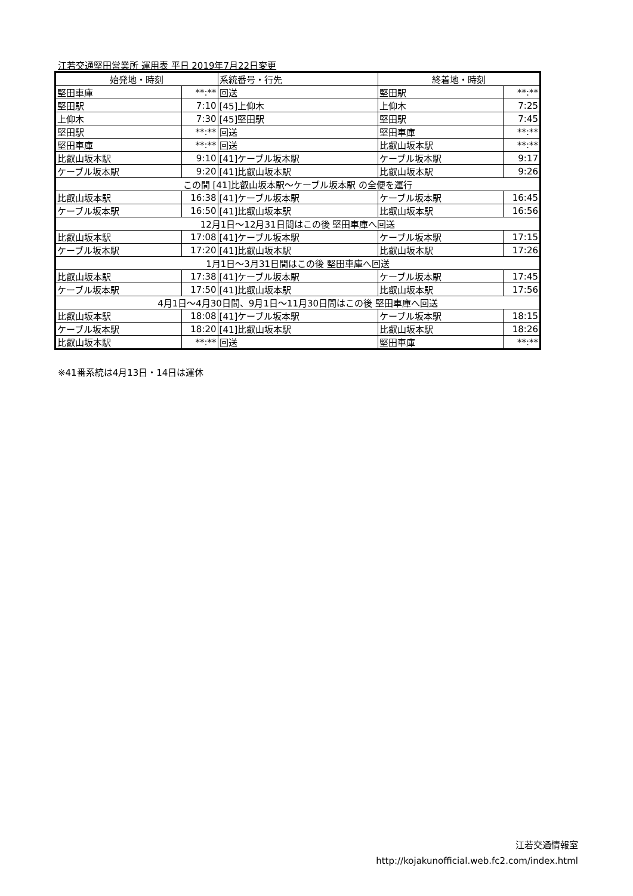江若交通堅田営業所 運用表 平日 2019年7月22日変更
| 始発地・時刻 | | 系統番号・行先 | 終着地・時刻 | |
| --- | --- | --- | --- | --- |
| 堅田車庫 | **:** | 回送 | 堅田駅 | **:** |
| 堅田駅 | 7:10 | [45]上仰木 | 上仰木 | 7:25 |
| 上仰木 | 7:30 | [45]堅田駅 | 堅田駅 | 7:45 |
| 堅田駅 | **:** | 回送 | 堅田車庫 | **:** |
| 堅田車庫 | **:** | 回送 | 比叡山坂本駅 | **:** |
| 比叡山坂本駅 | 9:10 | [41]ケーブル坂本駅 | ケーブル坂本駅 | 9:17 |
| ケーブル坂本駅 | 9:20 | [41]比叡山坂本駅 | 比叡山坂本駅 | 9:26 |
| この間 [41]比叡山坂本駅～ケーブル坂本駅 の全便を運行 | | | | |
| 比叡山坂本駅 | 16:38 | [41]ケーブル坂本駅 | ケーブル坂本駅 | 16:45 |
| ケーブル坂本駅 | 16:50 | [41]比叡山坂本駅 | 比叡山坂本駅 | 16:56 |
| 12月1日～12月31日間はこの後 堅田車庫へ回送 | | | | |
| 比叡山坂本駅 | 17:08 | [41]ケーブル坂本駅 | ケーブル坂本駅 | 17:15 |
| ケーブル坂本駅 | 17:20 | [41]比叡山坂本駅 | 比叡山坂本駅 | 17:26 |
| 1月1日～3月31日間はこの後 堅田車庫へ回送 | | | | |
| 比叡山坂本駅 | 17:38 | [41]ケーブル坂本駅 | ケーブル坂本駅 | 17:45 |
| ケーブル坂本駅 | 17:50 | [41]比叡山坂本駅 | 比叡山坂本駅 | 17:56 |
| 4月1日～4月30日間、9月1日～11月30日間はこの後 堅田車庫へ回送 | | | | |
| 比叡山坂本駅 | 18:08 | [41]ケーブル坂本駅 | ケーブル坂本駅 | 18:15 |
| ケーブル坂本駅 | 18:20 | [41]比叡山坂本駅 | 比叡山坂本駅 | 18:26 |
| 比叡山坂本駅 | **:** | 回送 | 堅田車庫 | **:** |
※41番系統は4月13日・14日は運休
江若交通情報室
http://kojakunofficial.web.fc2.com/index.html